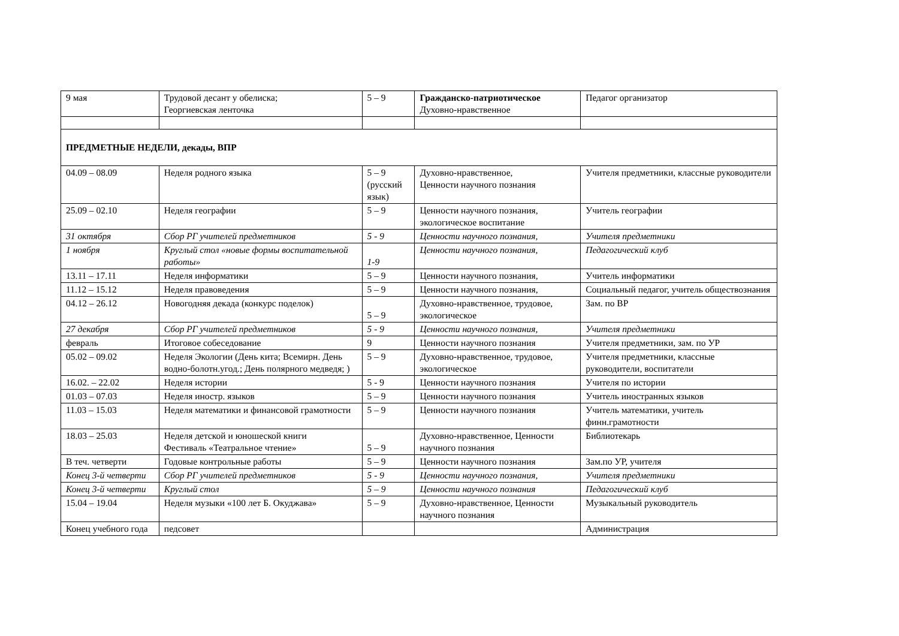| 9 мая | Трудовой десант у обелиска; Георгиевская ленточка | 5 – 9 | Гражданско-патриотическое Духовно-нравственное | Педагог организатор |
| ПРЕДМЕТНЫЕ НЕДЕЛИ, декады, ВПР | | | | |
| 04.09 – 08.09 | Неделя родного языка | 5 – 9 (русский язык) | Духовно-нравственное, Ценности научного познания | Учителя предметники, классные руководители |
| 25.09 – 02.10 | Неделя географии | 5 – 9 | Ценности научного познания, экологическое воспитание | Учитель географии |
| 31 октября | Сбор РГ учителей предметников | 5 - 9 | Ценности научного познания, | Учителя предметники |
| 1 ноября | Круглый стол «новые формы воспитательной работы» | 1-9 | Ценности научного познания, | Педагогический клуб |
| 13.11 – 17.11 | Неделя информатики | 5 – 9 | Ценности научного познания, | Учитель информатики |
| 11.12 – 15.12 | Неделя правоведения | 5 – 9 | Ценности научного познания, | Социальный педагог, учитель обществознания |
| 04.12 – 26.12 | Новогодняя декада (конкурс поделок) | 5 – 9 | Духовно-нравственное, трудовое, экологическое | Зам. по ВР |
| 27 декабря | Сбор РГ учителей предметников | 5 - 9 | Ценности научного познания, | Учителя предметники |
| февраль | Итоговое собеседование | 9 | Ценности научного познания | Учителя предметники, зам. по УР |
| 05.02 – 09.02 | Неделя Экологии (День кита; Всемирн. День водно-болотн.угод.; День полярного медведя; ) | 5 – 9 | Духовно-нравственное, трудовое, экологическое | Учителя предметники, классные руководители, воспитатели |
| 16.02. – 22.02 | Неделя истории | 5 - 9 | Ценности научного познания | Учителя по истории |
| 01.03 – 07.03 | Неделя иностр. языков | 5 – 9 | Ценности научного познания | Учитель иностранных языков |
| 11.03 – 15.03 | Неделя математики и финансовой грамотности | 5 – 9 | Ценности научного познания | Учитель математики, учитель финн.грамотности |
| 18.03 – 25.03 | Неделя детской и юношеской книги Фестиваль «Театральное чтение» | 5 – 9 | Духовно-нравственное, Ценности научного познания | Библиотекарь |
| В теч. четверти | Годовые контрольные работы | 5 – 9 | Ценности научного познания | Зам.по УР, учителя |
| Конец 3-й четверти | Сбор РГ учителей предметников | 5 - 9 | Ценности научного познания, | Учителя предметники |
| Конец 3-й четверти | Круглый стол | 5 – 9 | Ценности научного познания | Педагогический клуб |
| 15.04 – 19.04 | Неделя музыки «100 лет Б. Окуджава» | 5 – 9 | Духовно-нравственное, Ценности научного познания | Музыкальный руководитель |
| Конец учебного года | педсовет | | | Администрация |